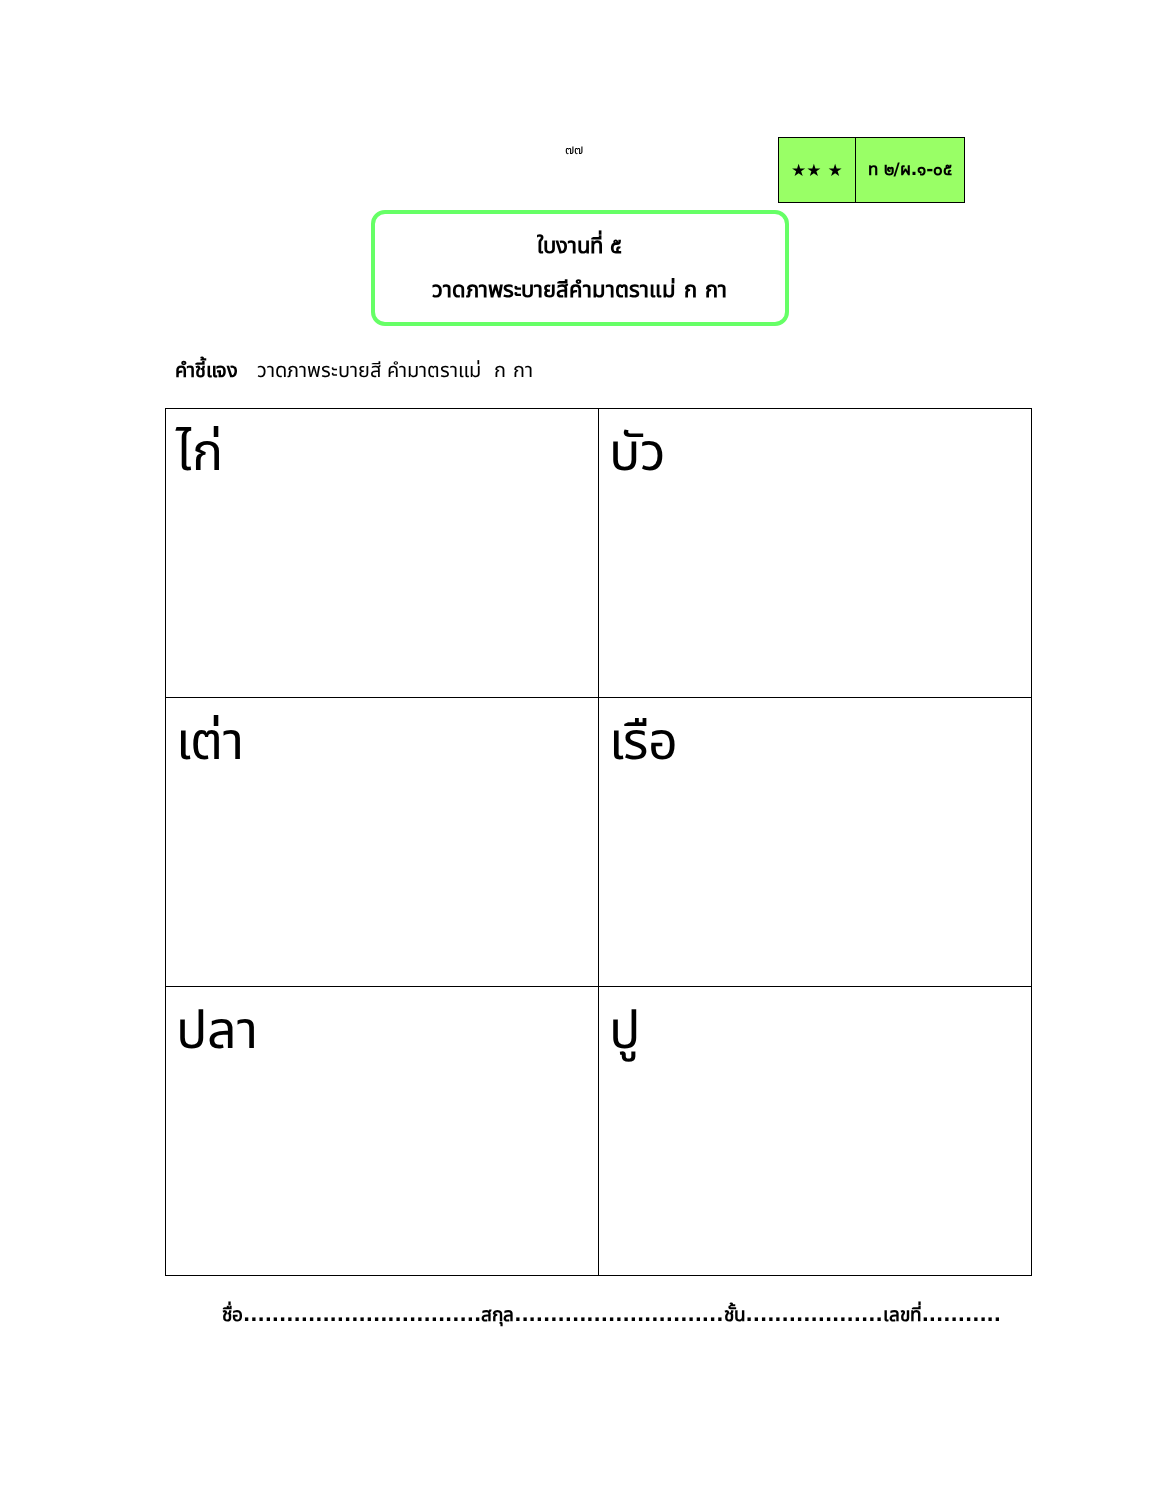๗๗
| ★★ ★ | ท ๒/ผ.๑-๐๕ |
ใบงานที่ ๕
วาดภาพระบายสีคำมาตราแม่ ก กา
คำชี้แจง วาดภาพระบายสี คำมาตราแม่ ก กา
| ไก่ | บัว |
| เต่า | เรือ |
| ปลา | ปู |
ชื่อ.................................สกุล.............................ชั้น...................เลขที่...........